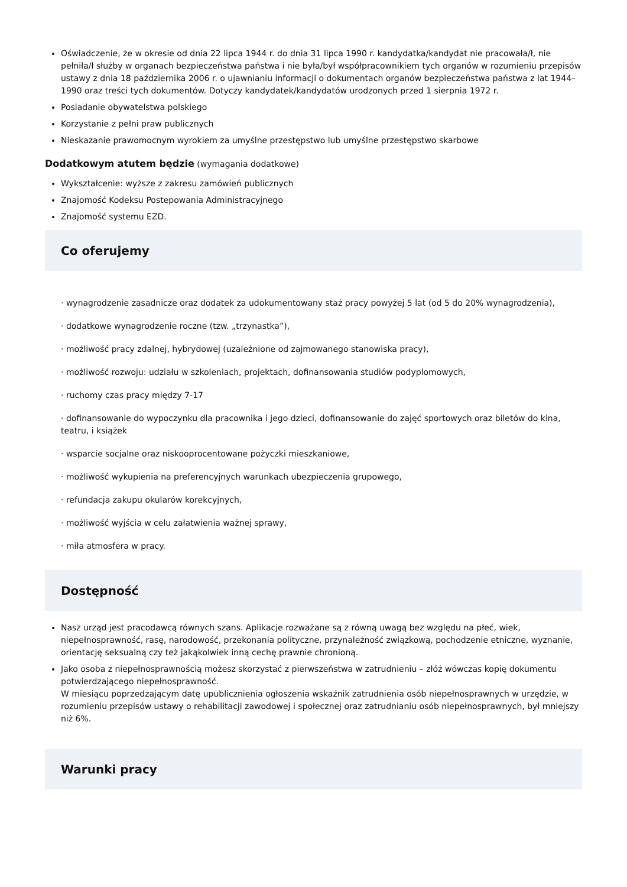Oświadczenie, że w okresie od dnia 22 lipca 1944 r. do dnia 31 lipca 1990 r. kandydatka/kandydat nie pracowała/ł, nie pełniła/ł służby w organach bezpieczeństwa państwa i nie była/był współpracownikiem tych organów w rozumieniu przepisów ustawy z dnia 18 października 2006 r. o ujawnianiu informacji o dokumentach organów bezpieczeństwa państwa z lat 1944–1990 oraz treści tych dokumentów. Dotyczy kandydatek/kandydatów urodzonych przed 1 sierpnia 1972 r.
Posiadanie obywatelstwa polskiego
Korzystanie z pełni praw publicznych
Nieskazanie prawomocnym wyrokiem za umyślne przestępstwo lub umyślne przestępstwo skarbowe
Dodatkowym atutem będzie (wymagania dodatkowe)
Wykształcenie: wyższe z zakresu zamówień publicznych
Znajomość Kodeksu Postepowania Administracyjnego
Znajomość systemu EZD.
Co oferujemy
· wynagrodzenie zasadnicze oraz dodatek za udokumentowany staż pracy powyżej 5 lat (od 5 do 20% wynagrodzenia),
· dodatkowe wynagrodzenie roczne (tzw. „trzynastka”),
· możliwość pracy zdalnej, hybrydowej (uzależnione od zajmowanego stanowiska pracy),
· możliwość rozwoju: udziału w szkoleniach, projektach, dofinansowania studiów podyplomowych,
· ruchomy czas pracy między 7-17
· dofinansowanie do wypoczynku dla pracownika i jego dzieci, dofinansowanie do zajęć sportowych oraz biletów do kina, teatru, i książek
· wsparcie socjalne oraz niskooprocentowane pożyczki mieszkaniowe,
· możliwość wykupienia na preferencyjnych warunkach ubezpieczenia grupowego,
· refundacja zakupu okularów korekcyjnych,
· możliwość wyjścia w celu załatwienia ważnej sprawy,
· miła atmosfera w pracy.
Dostępność
Nasz urząd jest pracodawcą równych szans. Aplikacje rozważane są z równą uwagą bez względu na płeć, wiek, niepełnosprawność, rasę, narodowość, przekonania polityczne, przynależność związkową, pochodzenie etniczne, wyznanie, orientację seksualną czy też jakąkolwiek inną cechę prawnie chronioną.
Jako osoba z niepełnosprawnością możesz skorzystać z pierwszeństwa w zatrudnieniu – złóż wówczas kopię dokumentu potwierdzającego niepełnosprawność.
W miesiącu poprzedzającym datę upublicznienia ogłoszenia wskaźnik zatrudnienia osób niepełnosprawnych w urzędzie, w rozumieniu przepisów ustawy o rehabilitacji zawodowej i społecznej oraz zatrudnianiu osób niepełnosprawnych, był mniejszy niż 6%.
Warunki pracy